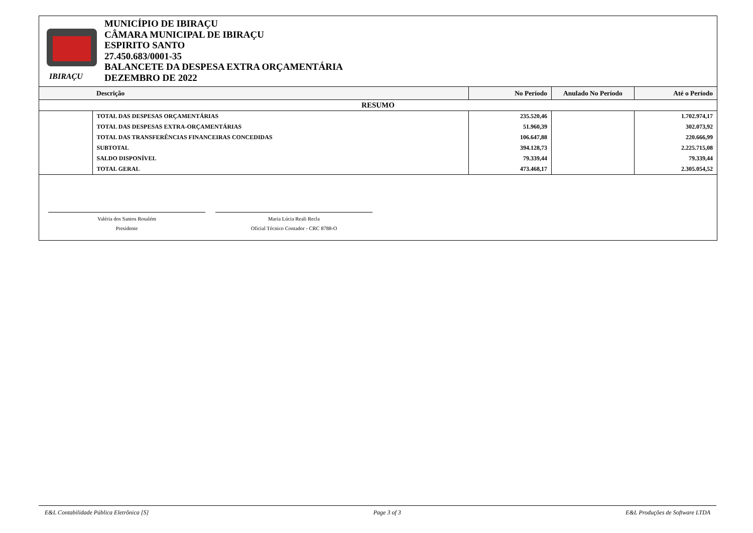IBIRAÇU
MUNICÍPIO DE IBIRAÇU
CÂMARA MUNICIPAL DE IBIRAÇU
ESPIRITO SANTO
27.450.683/0001-35
BALANCETE DA DESPESA EXTRA ORÇAMENTÁRIA
DEZEMBRO DE 2022
| | Descrição | No Período | Anulado No Período | Até o Período |
| --- | --- | --- | --- | --- |
| RESUMO | | | | |
| | TOTAL DAS DESPESAS ORÇAMENTÁRIAS | 235.520,46 | | 1.702.974,17 |
| | TOTAL DAS DESPESAS EXTRA-ORÇAMENTÁRIAS | 51.960,39 | | 302.073,92 |
| | TOTAL DAS TRANSFERÊNCIAS FINANCEIRAS CONCEDIDAS | 106.647,88 | | 220.666,99 |
| | SUBTOTAL | 394.128,73 | | 2.225.715,08 |
| | SALDO DISPONÍVEL | 79.339,44 | | 79.339,44 |
| | TOTAL GERAL | 473.468,17 | | 2.305.054,52 |
Valéria dos Santos Rosalém
Presidente
Maria Lúcia Reali Recla
Oficial Técnico Contador - CRC 8788-O
E&L Contabilidade Pública Eletrônica [S] Page 3 of 3 E&L Produções de Software LTDA